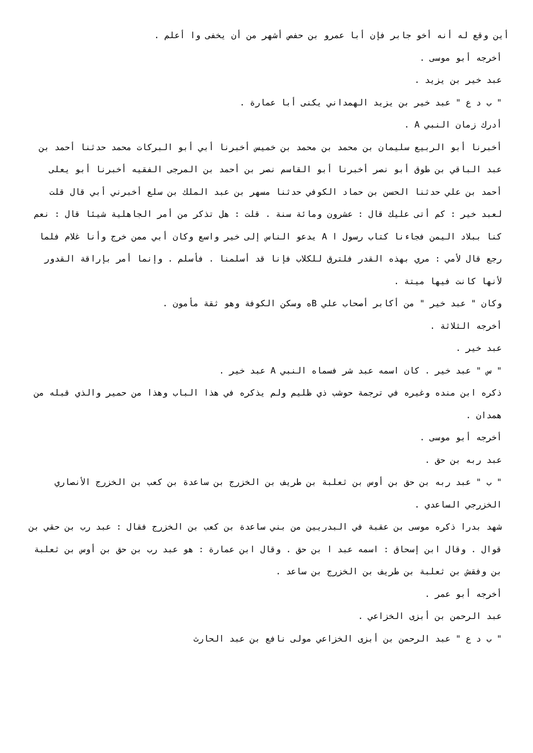أين وقع له أنه أخو جابر فإن أبا عمرو بن حفص أشهر من أن يخفى وا أعلم .
أخرجه أبو موسى .
عبد خير بن يزيد .
" ب د ع " عبد خير بن يزيد الهمداني يكنى أبا عمارة .
أدرك زمان النبي A .
أخبرنا أبو الربيع سليمان بن محمد بن محمد بن خميس أخبرنا أبي أبو البركات محمد حدثنا أحمد بن عبد الباقي بن طوق أبو نصر أخبرنا أبو القاسم نصر بن أحمد بن المرجى الفقيه أخبرنا أبو يعلى أحمد بن علي حدثنا الحسن بن حماد الكوفي حدثنا مسهر بن عبد الملك بن سلع أخبرني أبي قال قلت لعبد خير : كم أتى عليك قال : عشرون ومائة سنة . قلت : هل تذكر من أمر الجاهلية شيئا قال : نعم كنا ببلاد اليمن فجاءنا كتاب رسول ا A يدعو الناس إلى خير واسع وكان أبي ممن خرج وأنا غلام فلما رجع قال لأمي : مري بهذه القدر فلترق للكلاب فإنا قد أسلمنا . فأسلم . وإنما أمر بإراقة القدور لأنها كانت فيها ميتة .
وكان " عبد خير " من أكابر أصحاب علي Bه وسكن الكوفة وهو ثقة مأمون .
أخرجه الثلاثة .
عبد خير .
" س " عبد خير . كان اسمه عبد شر فسماه النبي A عبد خير .
ذكره ابن منده وغيره في ترجمة حوشب ذي ظليم ولم يذكره في هذا الباب وهذا من حمير والذي قبله من همدان .
أخرجه أبو موسى .
عبد ربه بن حق .
" ب " عبد ربه بن حق بن أوس بن ثعلبة بن طريف بن الخزرج بن ساعدة بن كعب بن الخزرج الأنصاري الخزرجي الساعدي .
شهد بدرا ذكره موسى بن عقبة في البدريين من بني ساعدة بن كعب بن الخزرج فقال : عبد رب بن حقي بن قوال . وقال ابن إسحاق : اسمه عبد ا بن حق . وقال ابن عمارة : هو عبد رب بن حق بن أوس بن ثعلبة بن وفقش بن ثعلبة بن طريف بن الخزرج بن ساعد .
أخرجه أبو عمر .
عبد الرحمن بن أبزى الخزاعي .
" ب د ع " عبد الرحمن بن أبزى الخزاعي مولى نافع بن عبد الحارث